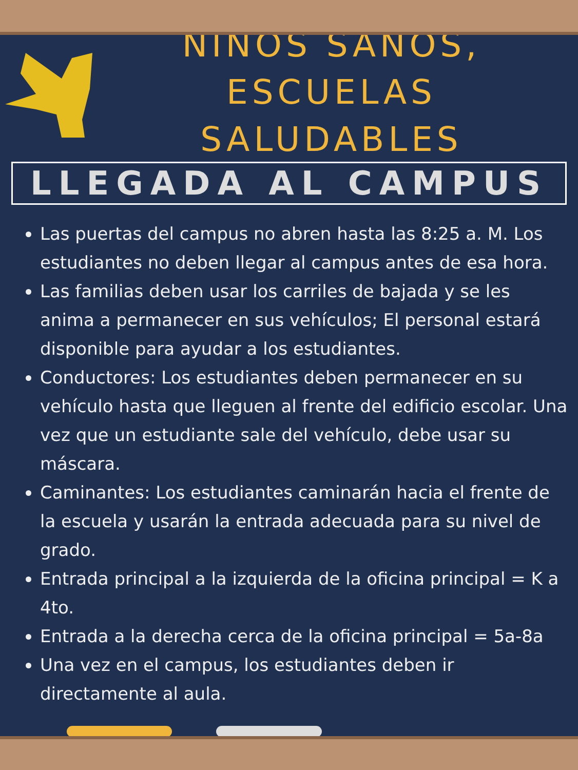NIÑOS SANOS,
ESCUELAS SALUDABLES
LLEGADA AL CAMPUS
Las puertas del campus no abren hasta las 8:25 a. M. Los estudiantes no deben llegar al campus antes de esa hora.
Las familias deben usar los carriles de bajada y se les anima a permanecer en sus vehículos; El personal estará disponible para ayudar a los estudiantes.
Conductores: Los estudiantes deben permanecer en su vehículo hasta que lleguen al frente del edificio escolar. Una vez que un estudiante sale del vehículo, debe usar su máscara.
Caminantes: Los estudiantes caminarán hacia el frente de la escuela y usarán la entrada adecuada para su nivel de grado.
Entrada principal a la izquierda de la oficina principal = K a 4to.
Entrada a la derecha cerca de la oficina principal = 5a-8a
Una vez en el campus, los estudiantes deben ir directamente al aula.